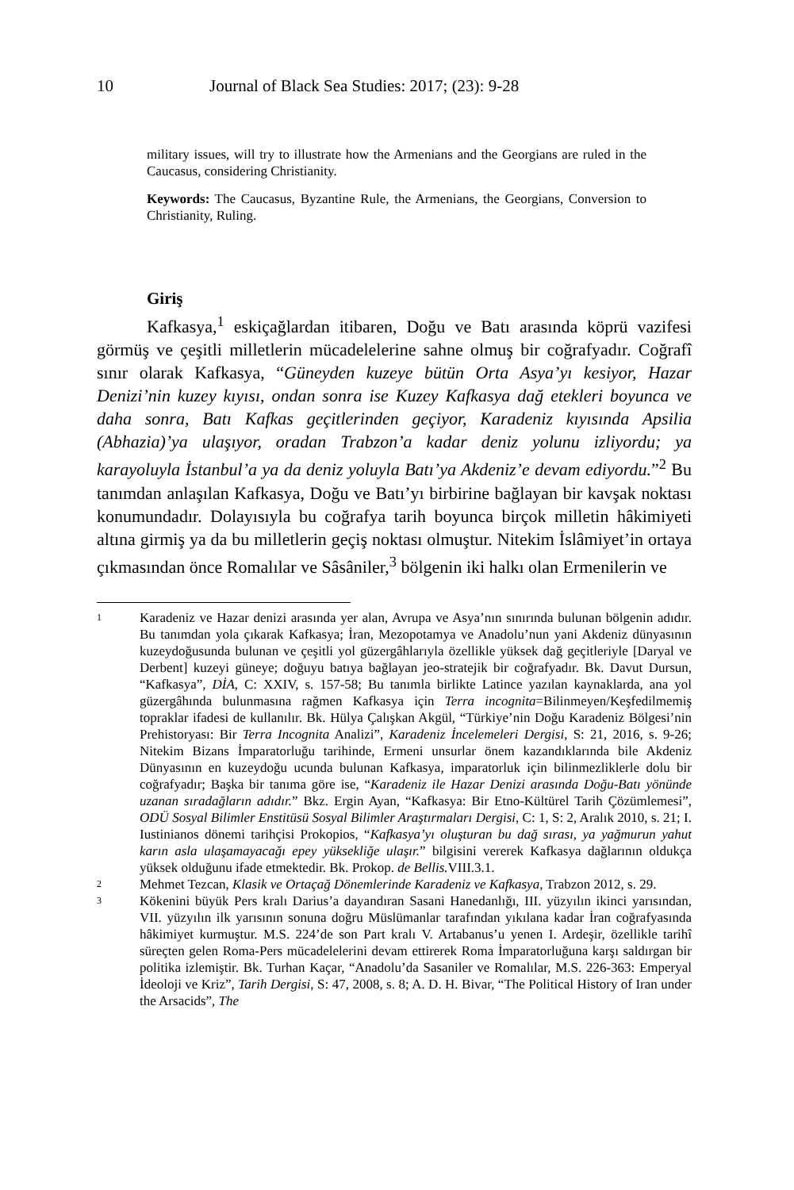10 Journal of Black Sea Studies: 2017; (23): 9-28
military issues, will try to illustrate how the Armenians and the Georgians are ruled in the Caucasus, considering Christianity.
Keywords: The Caucasus, Byzantine Rule, the Armenians, the Georgians, Conversion to Christianity, Ruling.
Giriş
Kafkasya,<sup>1</sup> eskiçağlardan itibaren, Doğu ve Batı arasında köprü vazifesi görmüş ve çeşitli milletlerin mücadelelerine sahne olmuş bir coğrafyadır. Coğrafî sınır olarak Kafkasya, “Güneyden kuzeye bütün Orta Asya’yı kesiyor, Hazar Denizi’nin kuzey kıyısı, ondan sonra ise Kuzey Kafkasya dağ etekleri boyunca ve daha sonra, Batı Kafkas geçitlerinden geçiyor, Karadeniz kıyısında Apsilia (Abhazia)’ya ulaşıyor, oradan Trabzon’a kadar deniz yolunu izliyordu; ya karayoluyla İstanbul’a ya da deniz yoluyla Batı’ya Akdeniz’e devam ediyordu.”<sup>2</sup> Bu tanımdan anlaşılan Kafkasya, Doğu ve Batı’yı birbirine bağlayan bir kavşak noktası konumundadır. Dolayısıyla bu coğrafya tarih boyunca birçok milletin hâkimiyeti altına girmiş ya da bu milletlerin geçiş noktası olmuştur. Nitekim İslâmiyet’in ortaya çıkmasından önce Romalılar ve Sâsâniler,<sup>3</sup> bölgenin iki halkı olan Ermenilerin ve
1 Karadeniz ve Hazar denizi arasında yer alan, Avrupa ve Asya’nın sınırında bulunan bölgenin adıdır. Bu tanımdan yola çıkarak Kafkasya; İran, Mezopotamya ve Anadolu’nun yani Akdeniz dünyasının kuzeydoğusunda bulunan ve çeşitli yol güzergâhlarıyla özellikle yüksek dağ geçitleriyle [Daryal ve Derbent] kuzeyi güneye; doğuyu batıya bağlayan jeo-stratejik bir coğrafyadır. Bk. Davut Dursun, “Kafkasya”, DİA, C: XXIV, s. 157-58; Bu tanımla birlikte Latince yazılan kaynaklarda, ana yol güzergâhında bulunmasına rağmen Kafkasya için Terra incognita=Bilinmeyen/Keşfedilmemiş topraklar ifadesi de kullanılır. Bk. Hülya Çalışkan Akgül, “Türkiye’nin Doğu Karadeniz Bölgesi’nin Prehistoryası: Bir Terra Incognita Analizi”, Karadeniz İncelemeleri Dergisi, S: 21, 2016, s. 9-26; Nitekim Bizans İmparatorluğu tarihinde, Ermeni unsurlar önem kazandıklarında bile Akdeniz Dünyasının en kuzeydoğu ucunda bulunan Kafkasya, imparatorluk için bilinmezliklerle dolu bir coğrafyadır; Başka bir tanıma göre ise, “Karadeniz ile Hazar Denizi arasında Doğu-Batı yönünde uzanan sıradağların adıdır.” Bkz. Ergin Ayan, “Kafkasya: Bir Etno-Kültürel Tarih Çözümlemesi”, ODÜ Sosyal Bilimler Enstitüsü Sosyal Bilimler Araştırmaları Dergisi, C: 1, S: 2, Aralık 2010, s. 21; I. Iustinianos dönemi tarihçisi Prokopios, “Kafkasya’yı oluşturan bu dağ sırası, ya yağmurun yahut karın asla ulaşamayacağı epey yüksekliğe ulaşır.” bilgisini vererek Kafkasya dağlarının oldukça yüksek olduğunu ifade etmektedir. Bk. Prokop. de Bellis. VIII.3.1.
2 Mehmet Tezcan, Klasik ve Ortaçağ Dönemlerinde Karadeniz ve Kafkasya, Trabzon 2012, s. 29.
3 Kökenini büyük Pers kralı Darius’a dayandıran Sasani Hanedanlığı, III. yüzyılın ikinci yarısından, VII. yüzyılın ilk yarısının sonuna doğru Müslümanlar tarafından yıkılana kadar İran coğrafyasında hâkimiyet kurmuştur. M.S. 224’de son Part kralı V. Artabanus’u yenen I. Ardeşir, özellikle tarihî süreçten gelen Roma-Pers mücadelelerini devam ettirerek Roma İmparatorluğuna karşı saldırgan bir politika izlemiştir. Bk. Turhan Kaçar, “Anadolu’da Sasaniler ve Romalılar, M.S. 226-363: Emperyal İdeoloji ve Kriz”, Tarih Dergisi, S: 47, 2008, s. 8; A. D. H. Bivar, “The Political History of Iran under the Arsacids”, The